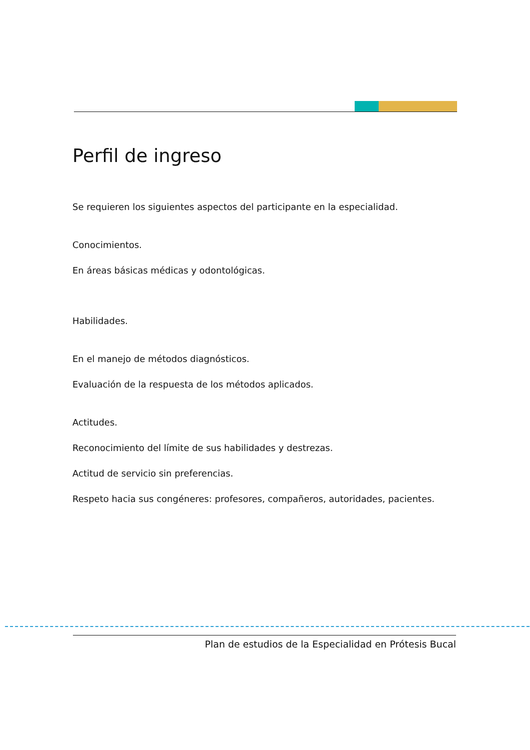Perfil de ingreso
Se requieren los siguientes aspectos del participante en la especialidad.
Conocimientos.
En áreas básicas médicas y odontológicas.
Habilidades.
En el manejo de métodos diagnósticos.
Evaluación de la respuesta de los métodos aplicados.
Actitudes.
Reconocimiento del límite de sus habilidades y destrezas.
Actitud de servicio sin preferencias.
Respeto hacia sus congéneres: profesores, compañeros, autoridades, pacientes.
Plan de estudios de la Especialidad en Prótesis Bucal